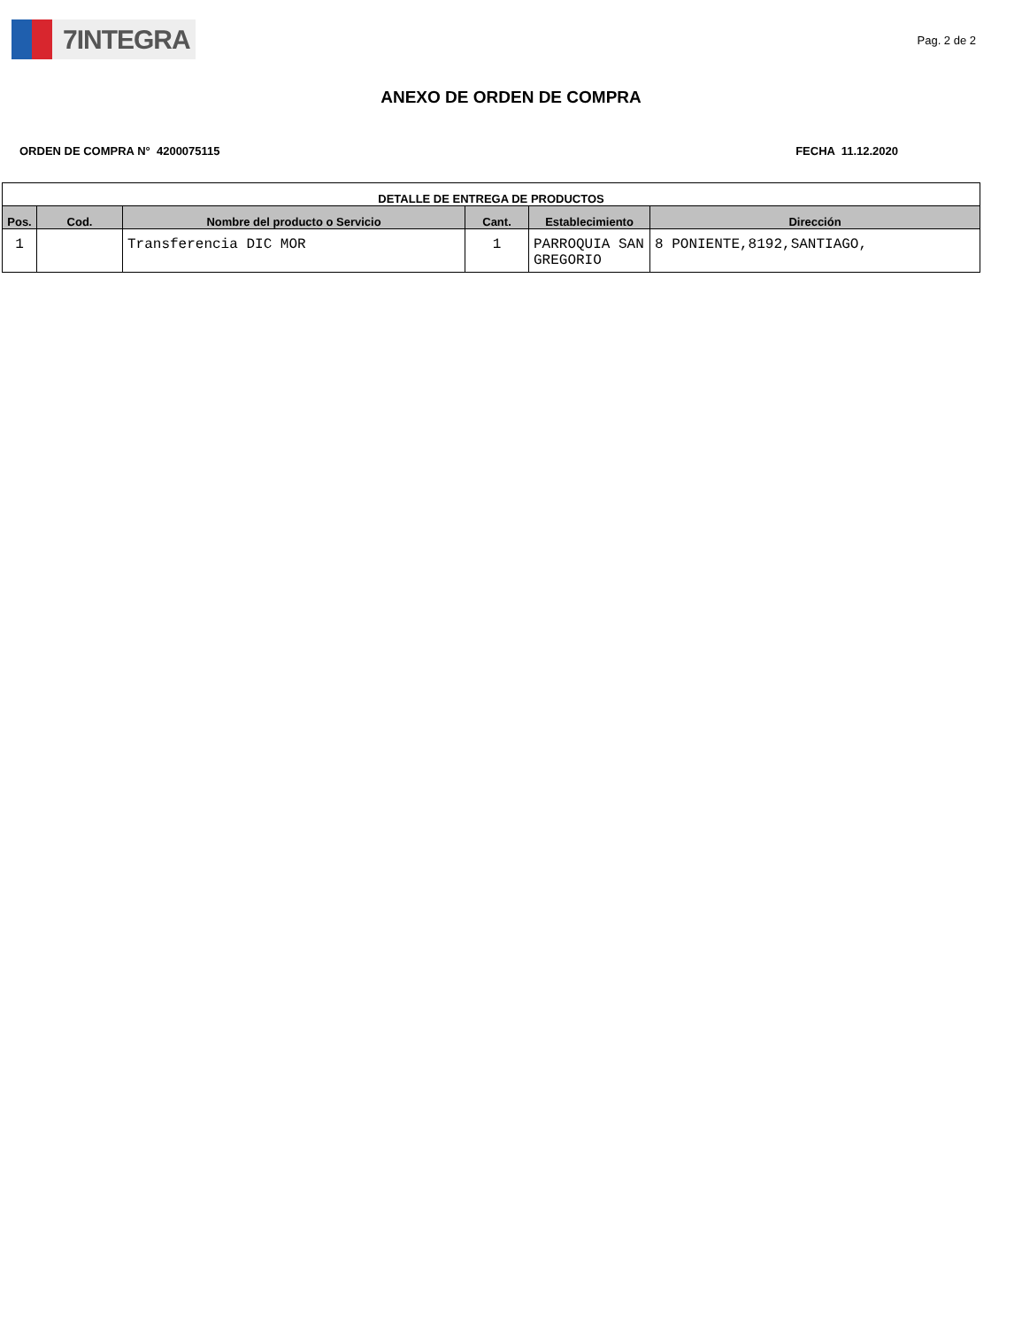7INTEGRA
Pag. 2 de 2
ANEXO DE ORDEN DE COMPRA
ORDEN DE COMPRA N° 4200075115 FECHA 11.12.2020
| DETALLE DE ENTREGA DE PRODUCTOS | | | | | |
| --- | --- | --- | --- | --- | --- |
| Pos. | Cod. | Nombre del producto o Servicio | Cant. | Establecimiento | Dirección |
| 1 | | Transferencia DIC MOR | 1 | PARROQUIA SAN GREGORIO | 8 PONIENTE,8192,SANTIAGO, |